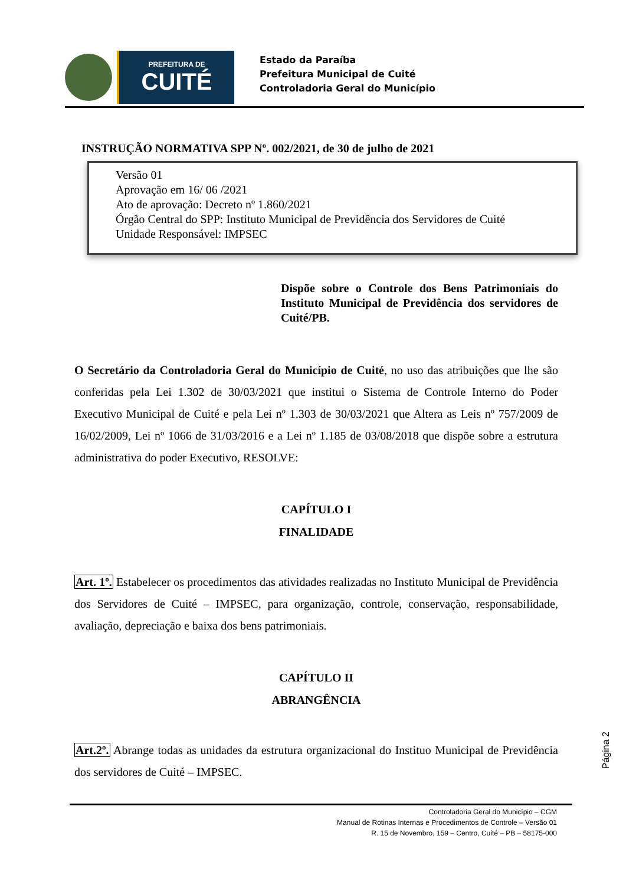PREFEITURA DE
CUITÉ
Estado da Paraíba
Prefeitura Municipal de Cuité
Controladoria Geral do Município
INSTRUÇÃO NORMATIVA SPP Nº. 002/2021, de 30 de julho de 2021
Versão 01
Aprovação em 16/ 06 /2021
Ato de aprovação: Decreto nº 1.860/2021
Órgão Central do SPP: Instituto Municipal de Previdência dos Servidores de Cuité
Unidade Responsável: IMPSEC
Dispõe sobre o Controle dos Bens Patrimoniais do Instituto Municipal de Previdência dos servidores de Cuité/PB.
O Secretário da Controladoria Geral do Município de Cuité, no uso das atribuições que lhe são conferidas pela Lei 1.302 de 30/03/2021 que institui o Sistema de Controle Interno do Poder Executivo Municipal de Cuité e pela Lei nº 1.303 de 30/03/2021 que Altera as Leis nº 757/2009 de 16/02/2009, Lei nº 1066 de 31/03/2016 e a Lei nº 1.185 de 03/08/2018 que dispõe sobre a estrutura administrativa do poder Executivo, RESOLVE:
CAPÍTULO I
FINALIDADE
Art. 1º. Estabelecer os procedimentos das atividades realizadas no Instituto Municipal de Previdência dos Servidores de Cuité – IMPSEC, para organização, controle, conservação, responsabilidade, avaliação, depreciação e baixa dos bens patrimoniais.
CAPÍTULO II
ABRANGÊNCIA
Art.2º. Abrange todas as unidades da estrutura organizacional do Instituo Municipal de Previdência dos servidores de Cuité – IMPSEC.
Página 2
Controladoria Geral do Município – CGM
Manual de Rotinas Internas e Procedimentos de Controle – Versão 01
R. 15 de Novembro, 159 – Centro, Cuité – PB – 58175-000